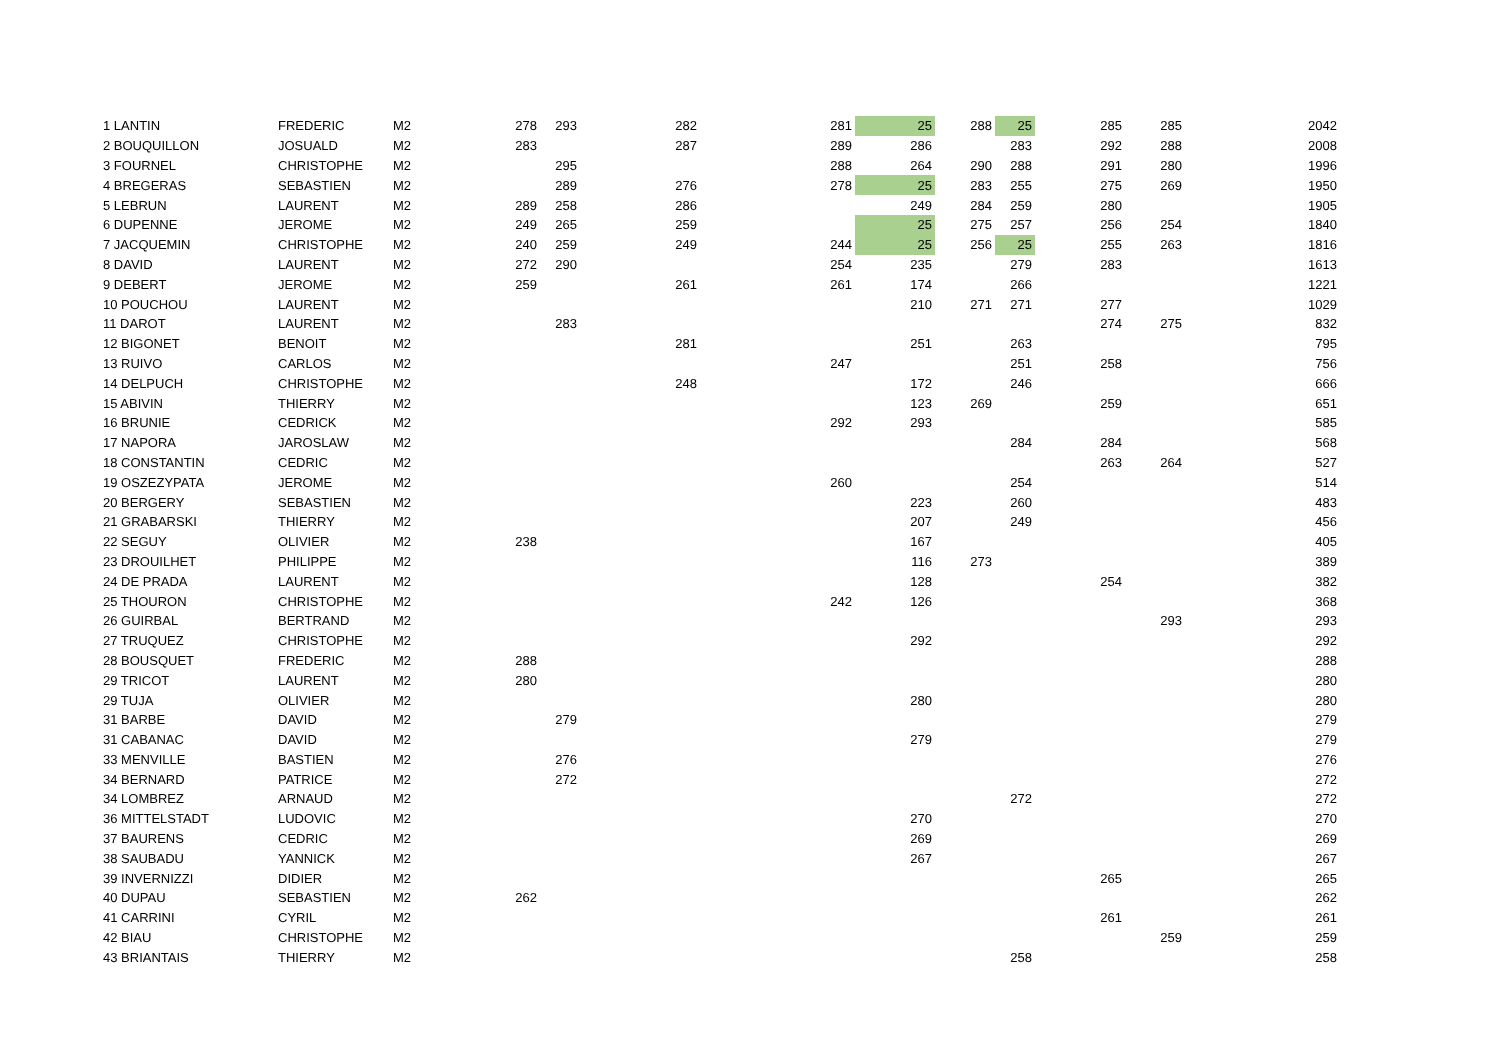| 1 LANTIN | FREDERIC | M2 | 278 | 293 | 282 | 281 | 25 | 288 | 25 | 285 | 285 | 2042 |
| 2 BOUQUILLON | JOSUALD | M2 | 283 | | 287 | 289 | 286 | | 283 | 292 | 288 | 2008 |
| 3 FOURNEL | CHRISTOPHE | M2 | | 295 | | 288 | 264 | 290 | 288 | 291 | 280 | 1996 |
| 4 BREGERAS | SEBASTIEN | M2 | | 289 | 276 | 278 | 25 | 283 | 255 | 275 | 269 | 1950 |
| 5 LEBRUN | LAURENT | M2 | 289 | 258 | 286 | | 249 | 284 | 259 | 280 | | 1905 |
| 6 DUPENNE | JEROME | M2 | 249 | 265 | 259 | | 25 | 275 | 257 | 256 | 254 | 1840 |
| 7 JACQUEMIN | CHRISTOPHE | M2 | 240 | 259 | 249 | 244 | 25 | 256 | 25 | 255 | 263 | 1816 |
| 8 DAVID | LAURENT | M2 | 272 | 290 | | 254 | 235 | | 279 | 283 | | 1613 |
| 9 DEBERT | JEROME | M2 | 259 | | 261 | 261 | 174 | | 266 | | | 1221 |
| 10 POUCHOU | LAURENT | M2 | | | | | 210 | 271 | 271 | 277 | | 1029 |
| 11 DAROT | LAURENT | M2 | | 283 | | | | | | 274 | 275 | 832 |
| 12 BIGONET | BENOIT | M2 | | | 281 | | 251 | | 263 | | | 795 |
| 13 RUIVO | CARLOS | M2 | | | | 247 | | | 251 | 258 | | 756 |
| 14 DELPUCH | CHRISTOPHE | M2 | | | 248 | | 172 | | 246 | | | 666 |
| 15 ABIVIN | THIERRY | M2 | | | | | 123 | 269 | | 259 | | 651 |
| 16 BRUNIE | CEDRICK | M2 | | | | 292 | 293 | | | | | 585 |
| 17 NAPORA | JAROSLAW | M2 | | | | | | | 284 | 284 | | 568 |
| 18 CONSTANTIN | CEDRIC | M2 | | | | | | | | 263 | 264 | 527 |
| 19 OSZEZYPATA | JEROME | M2 | | | | 260 | | | 254 | | | 514 |
| 20 BERGERY | SEBASTIEN | M2 | | | | | 223 | | 260 | | | 483 |
| 21 GRABARSKI | THIERRY | M2 | | | | | 207 | | 249 | | | 456 |
| 22 SEGUY | OLIVIER | M2 | 238 | | | | 167 | | | | | 405 |
| 23 DROUILHET | PHILIPPE | M2 | | | | | 116 | 273 | | | | 389 |
| 24 DE PRADA | LAURENT | M2 | | | | | 128 | | | 254 | | 382 |
| 25 THOURON | CHRISTOPHE | M2 | | | | 242 | 126 | | | | | 368 |
| 26 GUIRBAL | BERTRAND | M2 | | | | | | | | | 293 | 293 |
| 27 TRUQUEZ | CHRISTOPHE | M2 | | | | | 292 | | | | | 292 |
| 28 BOUSQUET | FREDERIC | M2 | 288 | | | | | | | | | 288 |
| 29 TRICOT | LAURENT | M2 | 280 | | | | | | | | | 280 |
| 29 TUJA | OLIVIER | M2 | | | | | 280 | | | | | 280 |
| 31 BARBE | DAVID | M2 | | 279 | | | | | | | | 279 |
| 31 CABANAC | DAVID | M2 | | | | | 279 | | | | | 279 |
| 33 MENVILLE | BASTIEN | M2 | | 276 | | | | | | | | 276 |
| 34 BERNARD | PATRICE | M2 | | 272 | | | | | | | | 272 |
| 34 LOMBREZ | ARNAUD | M2 | | | | | | | 272 | | | 272 |
| 36 MITTELSTADT | LUDOVIC | M2 | | | | | 270 | | | | | 270 |
| 37 BAURENS | CEDRIC | M2 | | | | | 269 | | | | | 269 |
| 38 SAUBADU | YANNICK | M2 | | | | | 267 | | | | | 267 |
| 39 INVERNIZZI | DIDIER | M2 | | | | | | | | 265 | | 265 |
| 40 DUPAU | SEBASTIEN | M2 | 262 | | | | | | | | | 262 |
| 41 CARRINI | CYRIL | M2 | | | | | | | | 261 | | 261 |
| 42 BIAU | CHRISTOPHE | M2 | | | | | | | | | 259 | 259 |
| 43 BRIANTAIS | THIERRY | M2 | | | | | | | 258 | | | 258 |